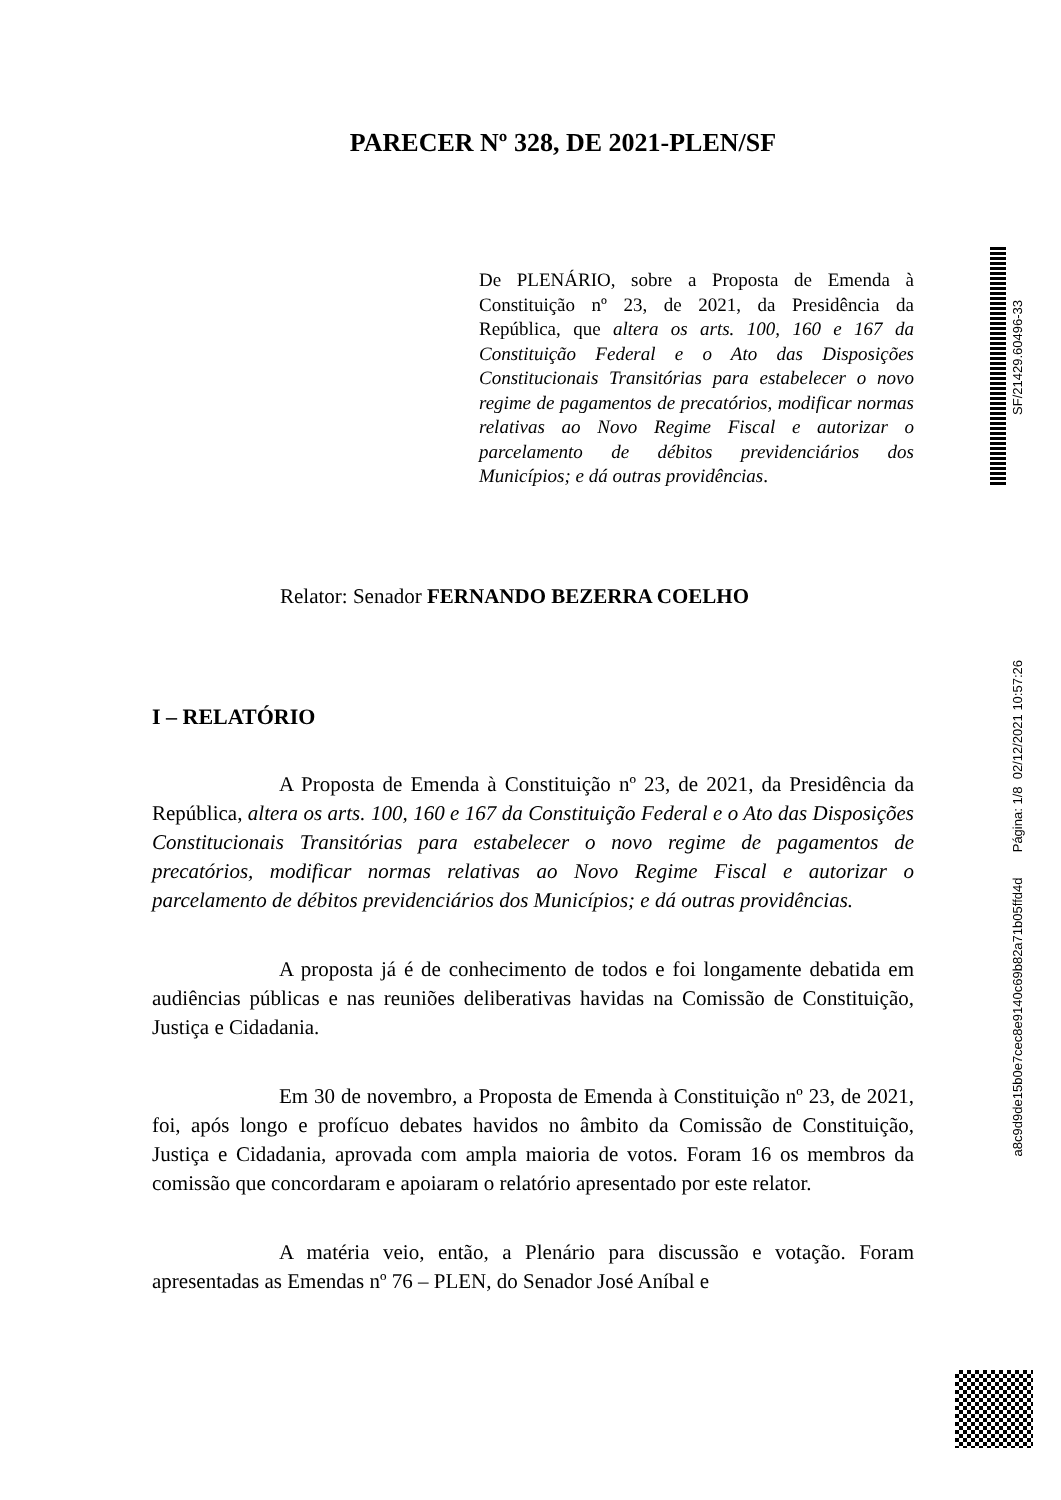PARECER Nº 328, DE 2021-PLEN/SF
De PLENÁRIO, sobre a Proposta de Emenda à Constituição nº 23, de 2021, da Presidência da República, que altera os arts. 100, 160 e 167 da Constituição Federal e o Ato das Disposições Constitucionais Transitórias para estabelecer o novo regime de pagamentos de precatórios, modificar normas relativas ao Novo Regime Fiscal e autorizar o parcelamento de débitos previdenciários dos Municípios; e dá outras providências.
Relator: Senador FERNANDO BEZERRA COELHO
I – RELATÓRIO
A Proposta de Emenda à Constituição nº 23, de 2021, da Presidência da República, altera os arts. 100, 160 e 167 da Constituição Federal e o Ato das Disposições Constitucionais Transitórias para estabelecer o novo regime de pagamentos de precatórios, modificar normas relativas ao Novo Regime Fiscal e autorizar o parcelamento de débitos previdenciários dos Municípios; e dá outras providências.
A proposta já é de conhecimento de todos e foi longamente debatida em audiências públicas e nas reuniões deliberativas havidas na Comissão de Constituição, Justiça e Cidadania.
Em 30 de novembro, a Proposta de Emenda à Constituição nº 23, de 2021, foi, após longo e profícuo debates havidos no âmbito da Comissão de Constituição, Justiça e Cidadania, aprovada com ampla maioria de votos. Foram 16 os membros da comissão que concordaram e apoiaram o relatório apresentado por este relator.
A matéria veio, então, a Plenário para discussão e votação. Foram apresentadas as Emendas nº 76 – PLEN, do Senador José Aníbal e
SF/21429.60496-33
a8c9d9de15b0e7cec8e9140c69b82a71b05ffd4d Página: 1/8 02/12/2021 10:57:26